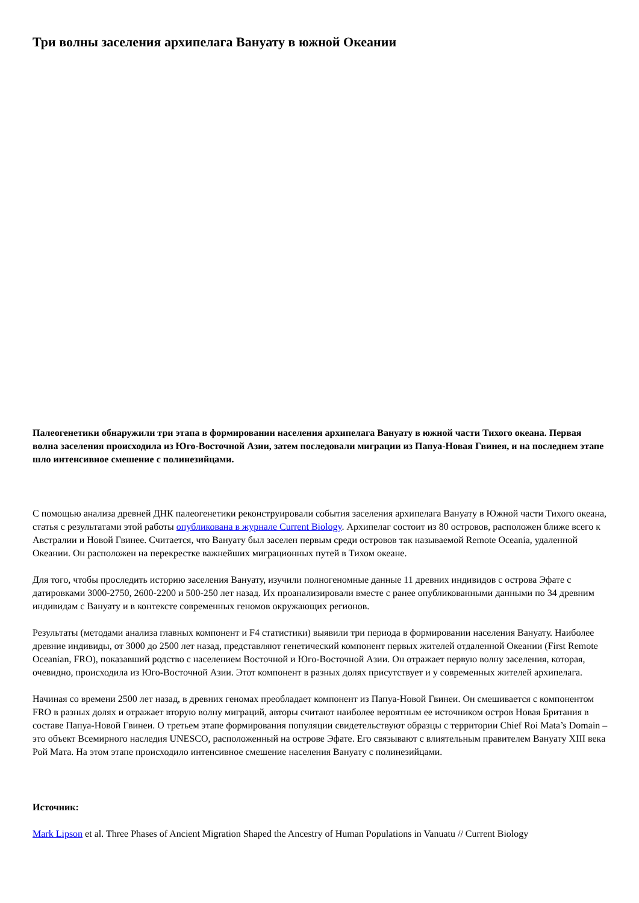Три волны заселения архипелага Вануату в южной Океании
Палеогенетики обнаружили три этапа в формировании населения архипелага Вануату в южной части Тихого океана. Первая волна заселения происходила из Юго-Восточной Азии, затем последовали миграции из Папуа-Новая Гвинея, и на последнем этапе шло интенсивное смешение с полинезийцами.
С помощью анализа древней ДНК палеогенетики реконструировали события заселения архипелага Вануату в Южной части Тихого океана, статья с результатами этой работы опубликована в журнале Current Biology. Архипелаг состоит из 80 островов, расположен ближе всего к Австралии и Новой Гвинее. Считается, что Вануату был заселен первым среди островов так называемой Remote Oceania, удаленной Океании. Он расположен на перекрестке важнейших миграционных путей в Тихом океане.
Для того, чтобы проследить историю заселения Вануату, изучили полногеномные данные 11 древних индивидов с острова Эфате с датировками 3000-2750, 2600-2200 и 500-250 лет назад. Их проанализировали вместе с ранее опубликованными данными по 34 древним индивидам с Вануату и в контексте современных геномов окружающих регионов.
Результаты (методами анализа главных компонент и F4 статистики) выявили три периода в формировании населения Вануату. Наиболее древние индивиды, от 3000 до 2500 лет назад, представляют генетический компонент первых жителей отдаленной Океании (First Remote Oceanian, FRO), показавший родство с населением Восточной и Юго-Восточной Азии. Он отражает первую волну заселения, которая, очевидно, происходила из Юго-Восточной Азии. Этот компонент в разных долях присутствует и у современных жителей архипелага.
Начиная со времени 2500 лет назад, в древних геномах преобладает компонент из Папуа-Новой Гвинеи. Он смешивается с компонентом FRO в разных долях и отражает вторую волну миграций, авторы считают наиболее вероятным ее источником остров Новая Британия в составе Папуа-Новой Гвинеи. О третьем этапе формирования популяции свидетельствуют образцы с территории Chief Roi Mata’s Domain – это объект Всемирного наследия UNESCO, расположенный на острове Эфате. Его связывают с влиятельным правителем Вануату XIII века Рой Мата. На этом этапе происходило интенсивное смешение населения Вануату с полинезийцами.
Источник:
Mark Lipson et al. Three Phases of Ancient Migration Shaped the Ancestry of Human Populations in Vanuatu // Current Biology